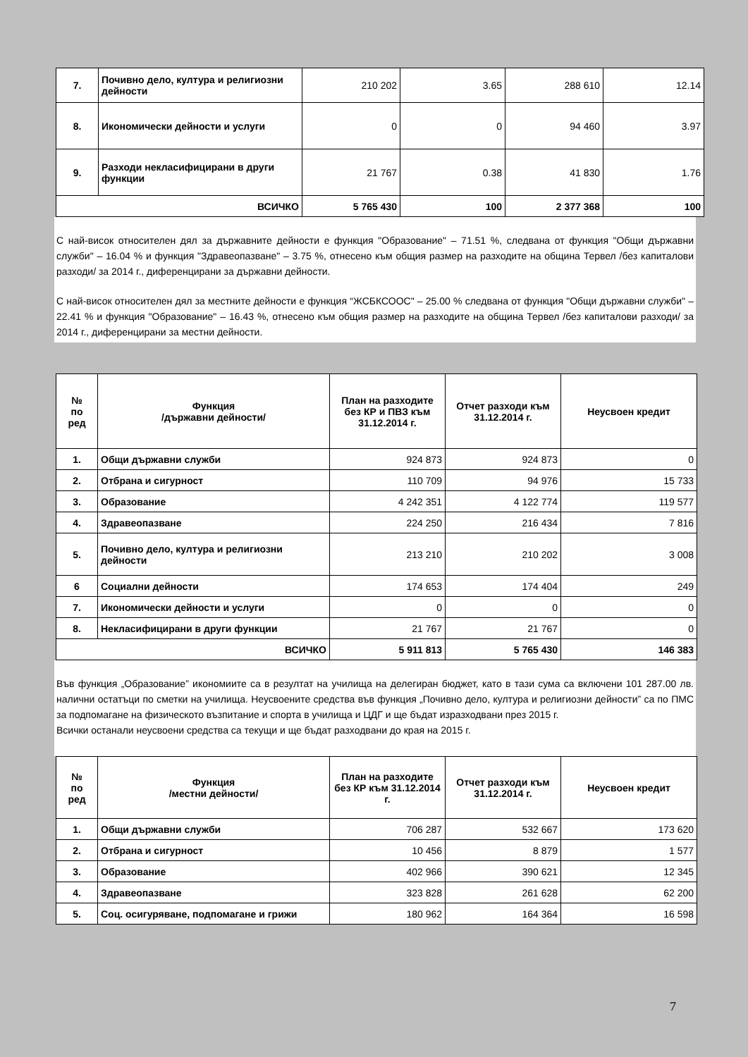| 7. | Почивно дело, култура и религиозни дейности | 210 202 | 3.65 | 288 610 | 12.14 |
| 8. | Икономически дейности и услуги | 0 | 0 | 94 460 | 3.97 |
| 9. | Разходи некласифицирани в други функции | 21 767 | 0.38 | 41 830 | 1.76 |
| ВСИЧКО | | 5 765 430 | 100 | 2 377 368 | 100 |
С най-висок относителен дял за държавните дейности е функция "Образование" – 71.51 %, следвана от функция "Общи държавни служби" – 16.04 % и функция "Здравеопазване" – 3.75 %, отнесено към общия размер на разходите на община Тервел /без капиталови разходи/ за 2014 г., диференцирани за държавни дейности.
С най-висок относителен дял за местните дейности е функция “ЖСБКСООС" – 25.00 % следвана от функция "Общи държавни служби" – 22.41 % и функция "Образование" – 16.43 %, отнесено към общия размер на разходите на община Тервел /без капиталови разходи/ за 2014 г., диференцирани за местни дейности.
| № по ред | Функция /държавни дейности/ | План на разходите без КР и ПВЗ към 31.12.2014 г. | Отчет разходи към 31.12.2014 г. | Неусвоен кредит |
| --- | --- | --- | --- | --- |
| 1. | Общи държавни служби | 924 873 | 924 873 | 0 |
| 2. | Отбрана и сигурност | 110 709 | 94 976 | 15 733 |
| 3. | Образование | 4 242 351 | 4 122 774 | 119 577 |
| 4. | Здравеопазване | 224 250 | 216 434 | 7 816 |
| 5. | Почивно дело, култура и религиозни дейности | 213 210 | 210 202 | 3 008 |
| 6 | Социални дейности | 174 653 | 174 404 | 249 |
| 7. | Икономически дейности и услуги | 0 | 0 | 0 |
| 8. | Некласифицирани в други функции | 21 767 | 21 767 | 0 |
| ВСИЧКО | | 5 911 813 | 5 765 430 | 146 383 |
Във функция „Образование” икономиите са в резултат на училища на делегиран бюджет, като в тази сума са включени 101 287.00 лв. налични остатъци по сметки на училища. Неусвоените средства във функция „Почивно дело, култура и религиозни дейности” са по ПМС за подпомагане на физическото възпитание и спорта в училища и ЦДГ и ще бъдат изразходвани през 2015 г.
Всички останали неусвоени средства са текущи и ще бъдат разходвани до края на 2015 г.
| № по ред | Функция /местни дейности/ | План на разходите без КР към 31.12.2014 г. | Отчет разходи към 31.12.2014 г. | Неусвоен кредит |
| --- | --- | --- | --- | --- |
| 1. | Общи държавни служби | 706 287 | 532 667 | 173 620 |
| 2. | Отбрана и сигурност | 10 456 | 8 879 | 1 577 |
| 3. | Образование | 402 966 | 390 621 | 12 345 |
| 4. | Здравеопазване | 323 828 | 261 628 | 62 200 |
| 5. | Соц. осигуряване, подпомагане и грижи | 180 962 | 164 364 | 16 598 |
7